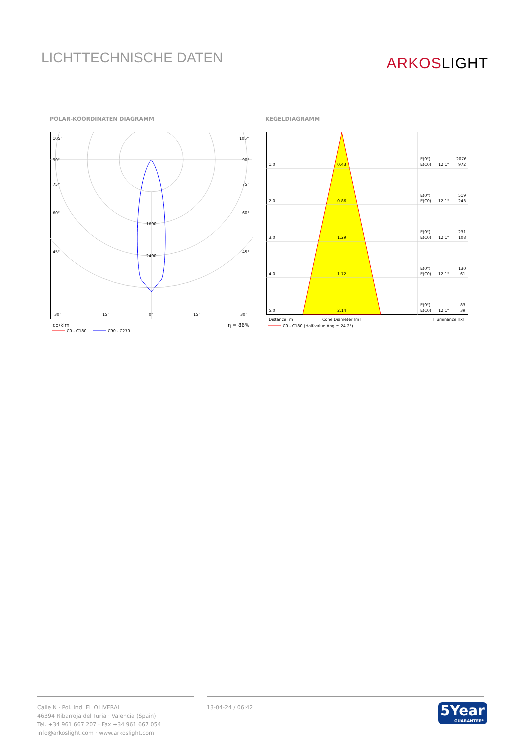LICHTTECHNISCHE DATEN
ARKOSLIGHT
POLAR-KOORDINATEN DIAGRAMM KEGELDIAGRAMM
105°
105°
90°
90°
75°
75°
60°
60°
45°
45°
1600
2400
30°
15°
0°
15°
30°
cd/klm
η = 86%
C0 - C180
C90 - C270
1.0
0.43
E(0°)
2076
E(C0)
12.1°
972
2.0
0.86
E(0°)
519
E(C0)
12.1°
243
3.0
1.29
E(0°)
231
E(C0)
12.1°
108
4.0
1.72
E(0°)
130
E(C0)
12.1°
61
5.0
2.14
E(0°)
83
E(C0)
12.1°
39
Distance [m]
Cone Diameter [m]
Illuminance [lx]
C0 - C180 (Half-value Angle: 24.2°)
Calle N · Pol. Ind. EL OLIVERAL
46394 Ribarroja del Turia · Valencia (Spain)
Tel. +34 961 667 207 · Fax +34 961 667 054
info@arkoslight.com · www.arkoslight.com
13-04-24 / 06:42
5Year
GUARANTEE*